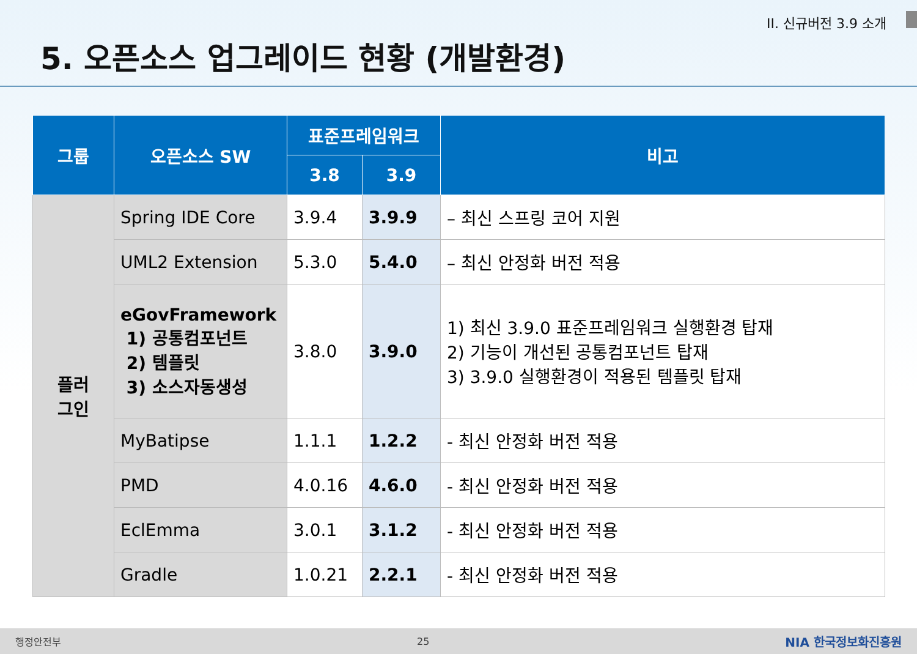II. 신규버전 3.9 소개
5. 오픈소스 업그레이드 현황 (개발환경)
| 그룹 | 오픈소스 SW | 표준프레임워크 | | 비고 |
| --- | --- | --- | --- | --- |
| | | 3.8 | 3.9 | |
| 플러 그인 | Spring IDE Core | 3.9.4 | 3.9.9 | – 최신 스프링 코어 지원 |
| | UML2 Extension | 5.3.0 | 5.4.0 | – 최신 안정화 버전 적용 |
| | eGovFramework 1) 공통컴포넌트 2) 템플릿 3) 소스자동생성 | 3.8.0 | 3.9.0 | 1) 최신 3.9.0 표준프레임워크 실행환경 탑재 2) 기능이 개선된 공통컴포넌트 탑재 3) 3.9.0 실행환경이 적용된 템플릿 탑재 |
| | MyBatipse | 1.1.1 | 1.2.2 | - 최신 안정화 버전 적용 |
| | PMD | 4.0.16 | 4.6.0 | - 최신 안정화 버전 적용 |
| | EclEmma | 3.0.1 | 3.1.2 | - 최신 안정화 버전 적용 |
| | Gradle | 1.0.21 | 2.2.1 | - 최신 안정화 버전 적용 |
행정안전부 25 NIA 한국정보화진흥원